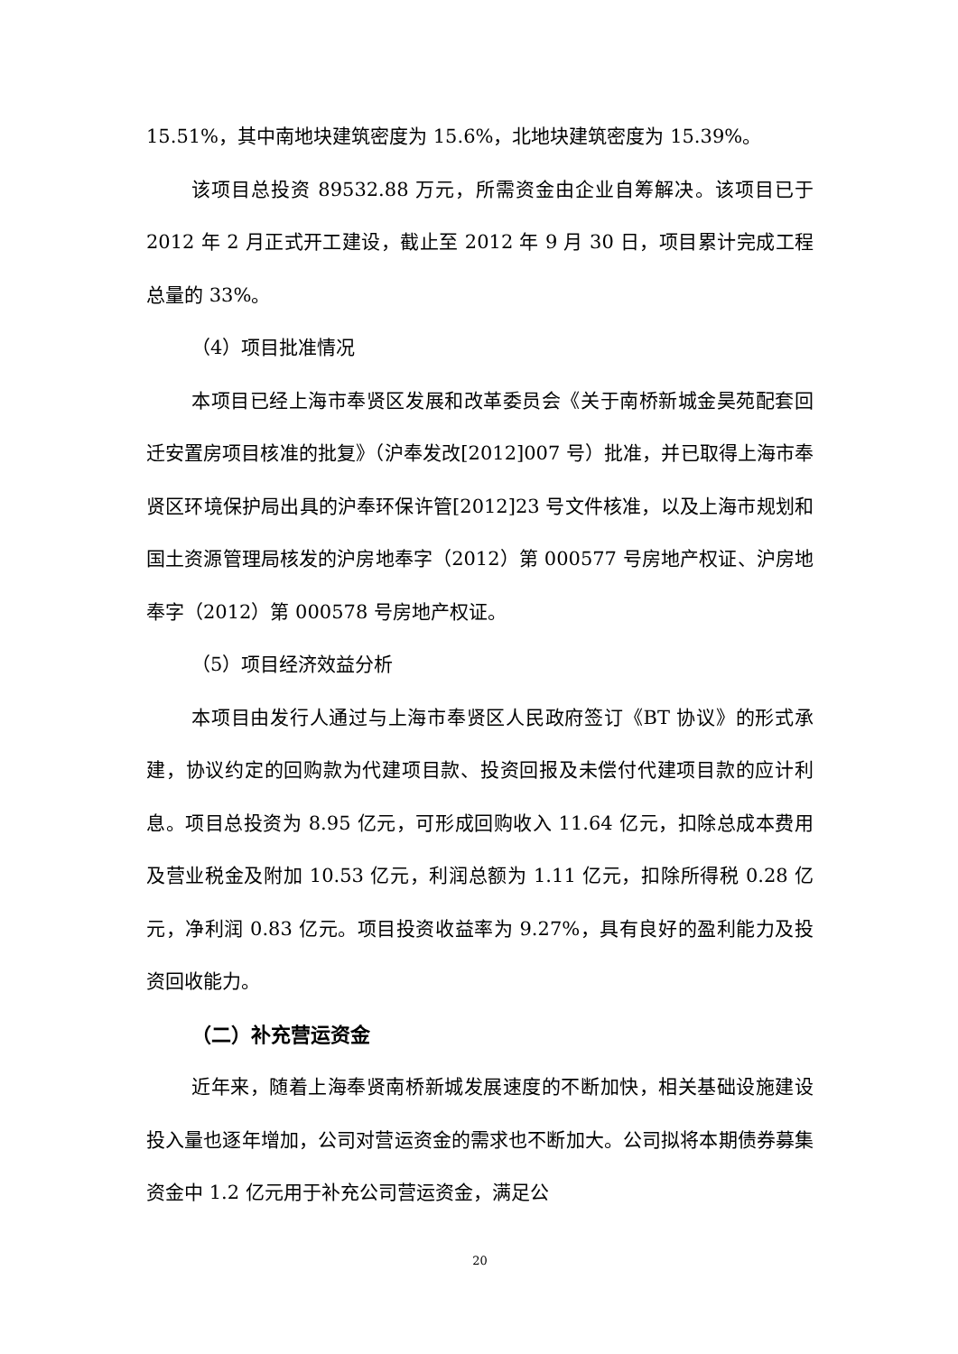15.51%，其中南地块建筑密度为 15.6%，北地块建筑密度为 15.39%。
该项目总投资 89532.88 万元，所需资金由企业自筹解决。该项目已于 2012 年 2 月正式开工建设，截止至 2012 年 9 月 30 日，项目累计完成工程总量的 33%。
（4）项目批准情况
本项目已经上海市奉贤区发展和改革委员会《关于南桥新城金昊苑配套回迁安置房项目核准的批复》（沪奉发改[2012]007 号）批准，并已取得上海市奉贤区环境保护局出具的沪奉环保许管[2012]23 号文件核准，以及上海市规划和国土资源管理局核发的沪房地奉字（2012）第 000577 号房地产权证、沪房地奉字（2012）第 000578 号房地产权证。
（5）项目经济效益分析
本项目由发行人通过与上海市奉贤区人民政府签订《BT 协议》的形式承建，协议约定的回购款为代建项目款、投资回报及未偿付代建项目款的应计利息。项目总投资为 8.95 亿元，可形成回购收入 11.64 亿元，扣除总成本费用及营业税金及附加 10.53 亿元，利润总额为 1.11 亿元，扣除所得税 0.28 亿元，净利润 0.83 亿元。项目投资收益率为 9.27%，具有良好的盈利能力及投资回收能力。
（二）补充营运资金
近年来，随着上海奉贤南桥新城发展速度的不断加快，相关基础设施建设投入量也逐年增加，公司对营运资金的需求也不断加大。公司拟将本期债券募集资金中 1.2 亿元用于补充公司营运资金，满足公
20